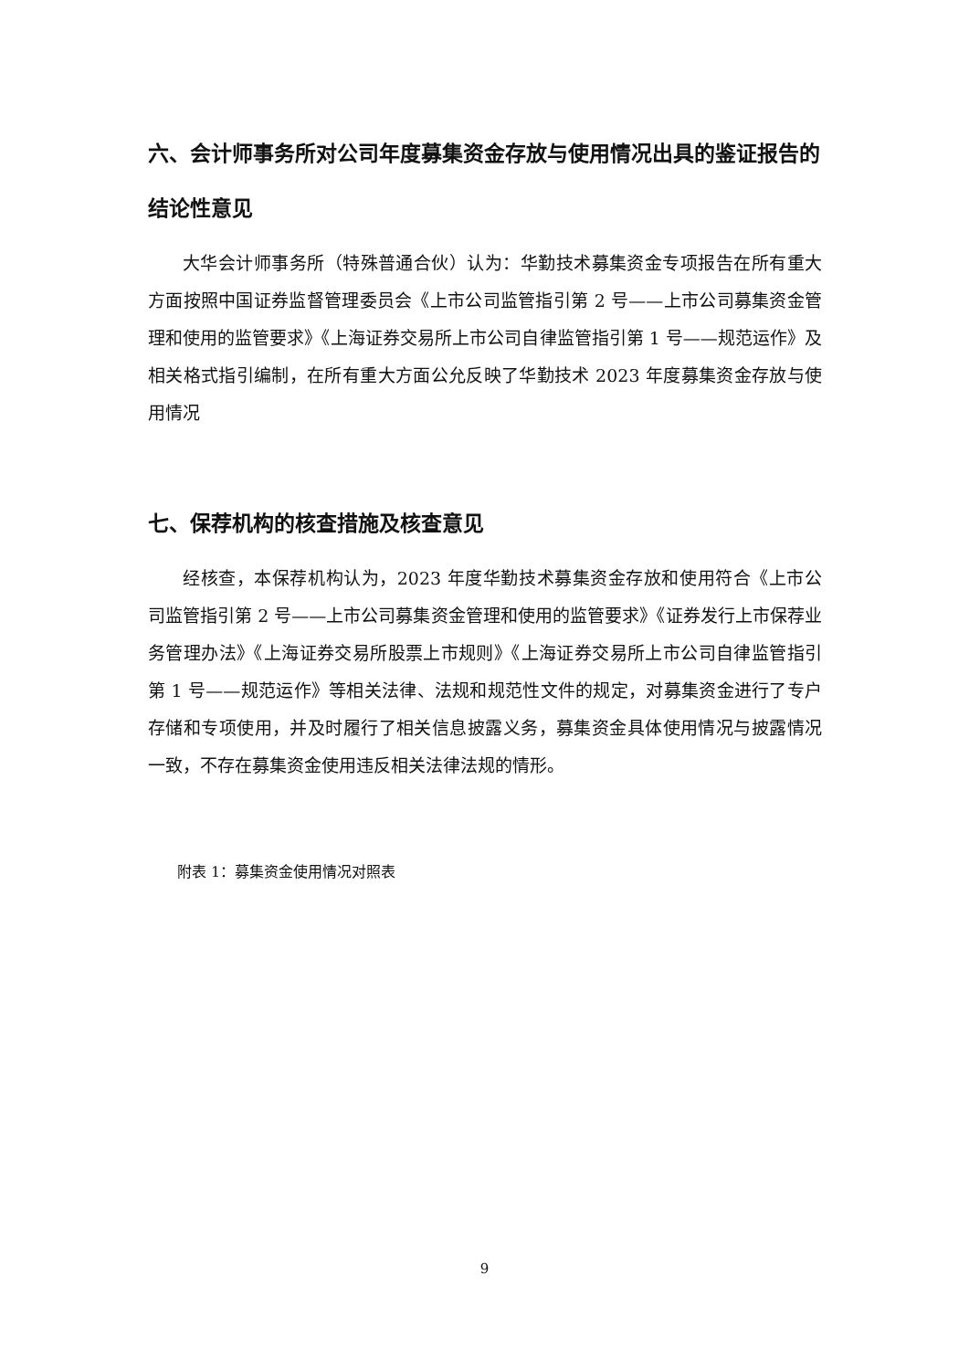六、会计师事务所对公司年度募集资金存放与使用情况出具的鉴证报告的结论性意见
大华会计师事务所（特殊普通合伙）认为：华勤技术募集资金专项报告在所有重大方面按照中国证券监督管理委员会《上市公司监管指引第 2 号——上市公司募集资金管理和使用的监管要求》《上海证券交易所上市公司自律监管指引第 1 号——规范运作》及相关格式指引编制，在所有重大方面公允反映了华勤技术 2023 年度募集资金存放与使用情况
七、保荐机构的核查措施及核查意见
经核查，本保荐机构认为，2023 年度华勤技术募集资金存放和使用符合《上市公司监管指引第 2 号——上市公司募集资金管理和使用的监管要求》《证券发行上市保荐业务管理办法》《上海证券交易所股票上市规则》《上海证券交易所上市公司自律监管指引第 1 号——规范运作》等相关法律、法规和规范性文件的规定，对募集资金进行了专户存储和专项使用，并及时履行了相关信息披露义务，募集资金具体使用情况与披露情况一致，不存在募集资金使用违反相关法律法规的情形。
附表 1：募集资金使用情况对照表
9